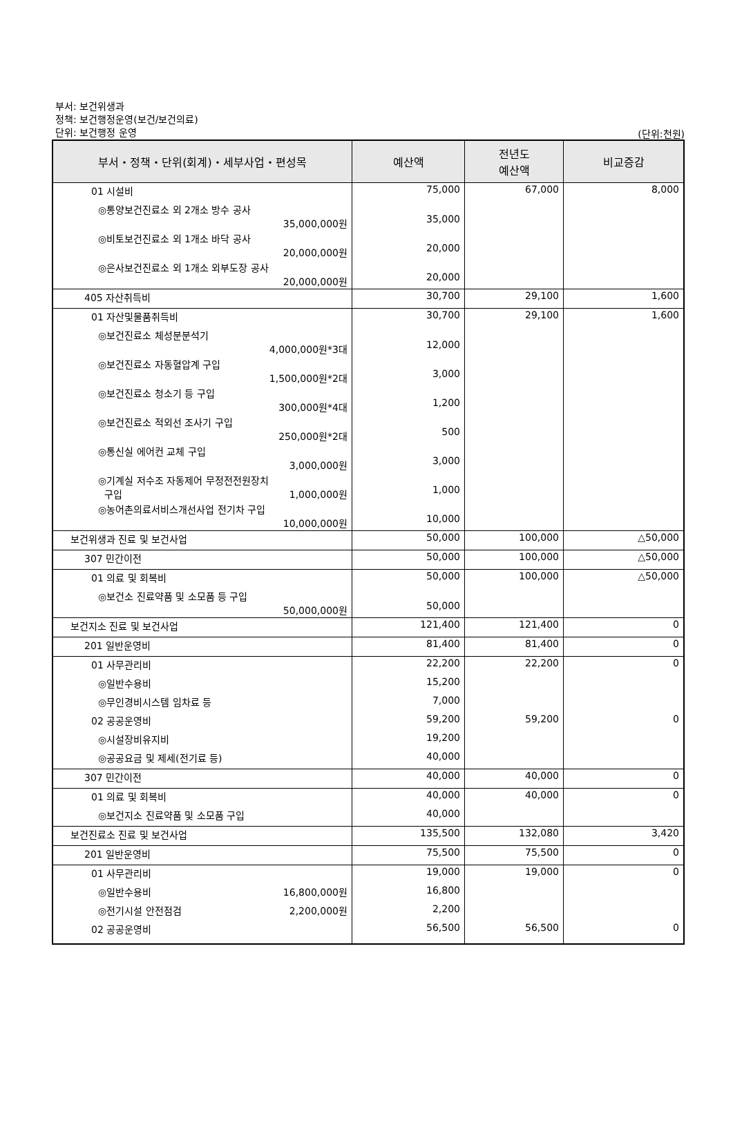부서: 보건위생과
정책: 보건행정운영(보건/보건의료)
단위: 보건행정 운영
(단위:천원)
| 부서・정책・단위(회계)・세부사업・편성목 | 예산액 | 전년도 예산액 | 비교증감 |
| --- | --- | --- | --- |
| 01 시설비 | 75,000 | 67,000 | 8,000 |
| ◎통양보건진료소 외 2개소 방수 공사 35,000,000원 | 35,000 | | |
| ◎비토보건진료소 외 1개소 바닥 공사 20,000,000원 | 20,000 | | |
| ◎은사보건진료소 외 1개소 외부도장 공사 20,000,000원 | 20,000 | | |
| 405 자산취득비 | 30,700 | 29,100 | 1,600 |
| 01 자산및물품취득비 | 30,700 | 29,100 | 1,600 |
| ◎보건진료소 체성분분석기 4,000,000원*3대 | 12,000 | | |
| ◎보건진료소 자동혈압계 구입 1,500,000원*2대 | 3,000 | | |
| ◎보건진료소 청소기 등 구입 300,000원*4대 | 1,200 | | |
| ◎보건진료소 적외선 조사기 구입 250,000원*2대 | 500 | | |
| ◎통신실 에어컨 교체 구입 3,000,000원 | 3,000 | | |
| ◎기계실 저수조 자동제어 무정전전원장치 구입 1,000,000원 | 1,000 | | |
| ◎농어촌의료서비스개선사업 전기차 구입 10,000,000원 | 10,000 | | |
| 보건위생과 진료 및 보건사업 | 50,000 | 100,000 | △50,000 |
| 307 민간이전 | 50,000 | 100,000 | △50,000 |
| 01 의료 및 회복비 | 50,000 | 100,000 | △50,000 |
| ◎보건소 진료약품 및 소모품 등 구입 50,000,000원 | 50,000 | | |
| 보건지소 진료 및 보건사업 | 121,400 | 121,400 | 0 |
| 201 일반운영비 | 81,400 | 81,400 | 0 |
| 01 사무관리비 | 22,200 | 22,200 | 0 |
| ◎일반수용비 | 15,200 | | |
| ◎무인경비시스템 임차료 등 | 7,000 | | |
| 02 공공운영비 | 59,200 | 59,200 | 0 |
| ◎시설장비유지비 | 19,200 | | |
| ◎공공요금 및 제세(전기료 등) | 40,000 | | |
| 307 민간이전 | 40,000 | 40,000 | 0 |
| 01 의료 및 회복비 | 40,000 | 40,000 | 0 |
| ◎보건지소 진료약품 및 소모품 구입 | 40,000 | | |
| 보건진료소 진료 및 보건사업 | 135,500 | 132,080 | 3,420 |
| 201 일반운영비 | 75,500 | 75,500 | 0 |
| 01 사무관리비 | 19,000 | 19,000 | 0 |
| ◎일반수용비 16,800,000원 | 16,800 | | |
| ◎전기시설 안전점검 2,200,000원 | 2,200 | | |
| 02 공공운영비 | 56,500 | 56,500 | 0 |